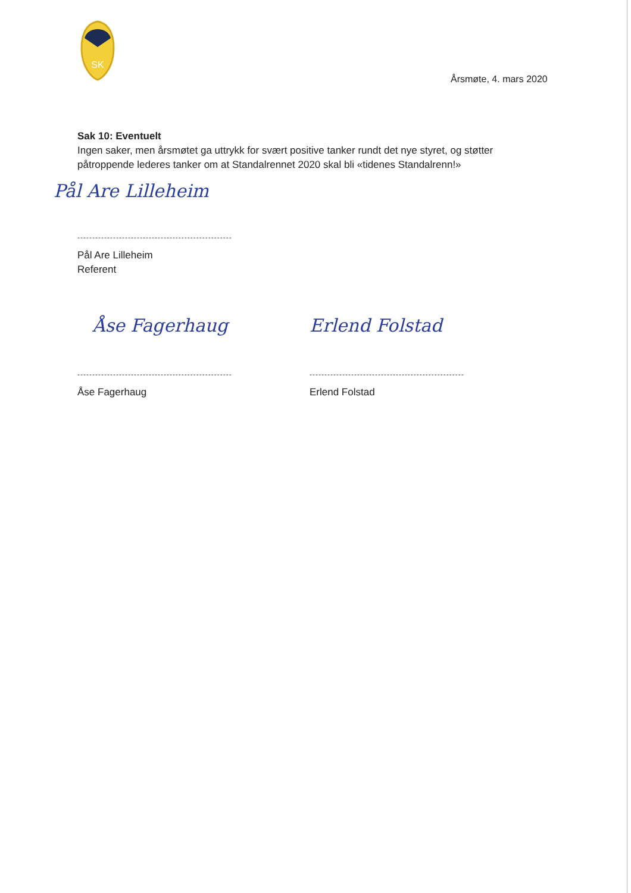SK
Årsmøte, 4. mars 2020
Sak 10: Eventuelt
Ingen saker, men årsmøtet ga uttrykk for svært positive tanker rundt det nye styret, og støtter påtroppende lederes tanker om at Standalrennet 2020 skal bli «tidenes Standalrenn!»
Pål Are Lilleheim
----------------------------------------------------
Pål Are Lilleheim
Referent
Åse Fagerhaug
----------------------------------------------------
Åse Fagerhaug
Erlend Folstad
----------------------------------------------------
Erlend Folstad